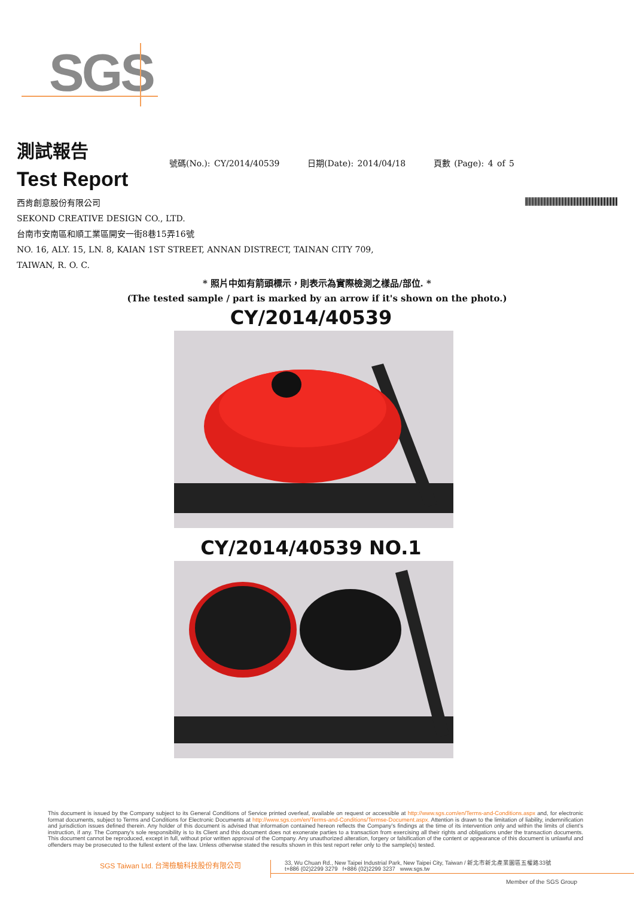SGS
測試報告
Test Report
號碼(No.): CY/2014/40539 日期(Date): 2014/04/18 頁數 (Page): 4 of 5
西肯創意股份有限公司
SEKOND CREATIVE DESIGN CO., LTD.
台南市安南區和順工業區開安一街8巷15弄16號
NO. 16, ALY. 15, LN. 8, KAIAN 1ST STREET, ANNAN DISTRECT, TAINAN CITY 709,
TAIWAN, R. O. C.
* 照片中如有箭頭標示，則表示為實際檢測之樣品/部位. *
(The tested sample / part is marked by an arrow if it's shown on the photo.)
CY/2014/40539
CY/2014/40539 NO.1
This document is issued by the Company subject to its General Conditions of Service printed overleaf, available on request or accessible at http://www.sgs.com/en/Terms-and-Conditions.aspx and, for electronic format documents, subject to Terms and Conditions for Electronic Documents at http://www.sgs.com/en/Terms-and-Conditions/Termse-Document.aspx. Attention is drawn to the limitation of liability, indemnification and jurisdiction issues defined therein. Any holder of this document is advised that information contained hereon reflects the Company's findings at the time of its intervention only and within the limits of client's instruction, if any. The Company's sole responsibility is to its Client and this document does not exonerate parties to a transaction from exercising all their rights and obligations under the transaction documents. This document cannot be reproduced, except in full, without prior written approval of the Company. Any unauthorized alteration, forgery or falsification of the content or appearance of this document is unlawful and offenders may be prosecuted to the fullest extent of the law. Unless otherwise stated the results shown in this test report refer only to the sample(s) tested.
SGS Taiwan Ltd. 台灣檢驗科技股份有限公司
33, Wu Chuan Rd., New Taipei Industrial Park, New Taipei City, Taiwan / 新北市新北產業園區五權路33號
t+886 (02)2299 3279 f+886 (02)2299 3237 www.sgs.tw
Member of the SGS Group